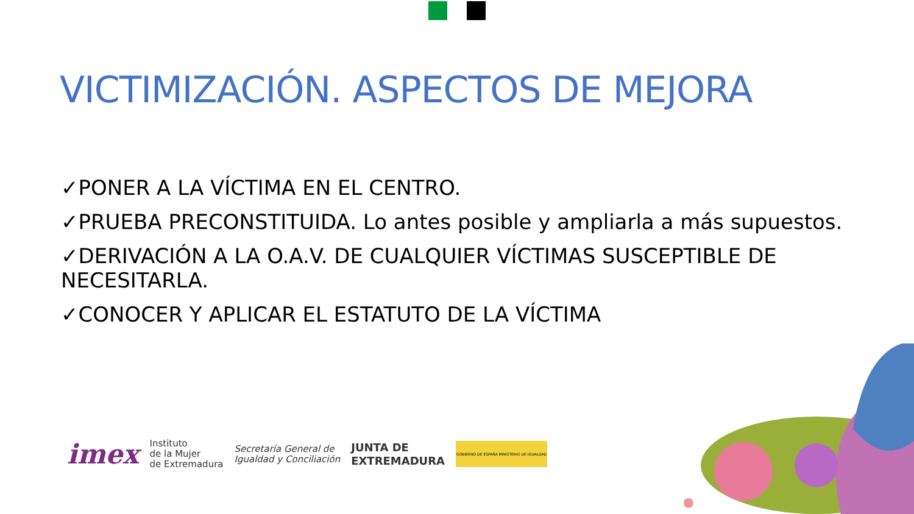VICTIMIZACIÓN. ASPECTOS DE MEJORA
✓PONER A LA VÍCTIMA EN EL CENTRO.
✓PRUEBA PRECONSTITUIDA. Lo antes posible y ampliarla a más supuestos.
✓DERIVACIÓN A LA O.A.V. DE CUALQUIER VÍCTIMAS SUSCEPTIBLE DE NECESITARLA.
✓CONOCER Y APLICAR EL ESTATUTO DE LA VÍCTIMA
imex
Instituto
de la Mujer
de Extremadura
Secretaría General de
Igualdad y Conciliación
JUNTA DE
EXTREMADURA
GOBIERNO DE ESPAÑA MINISTERIO DE IGUALDAD